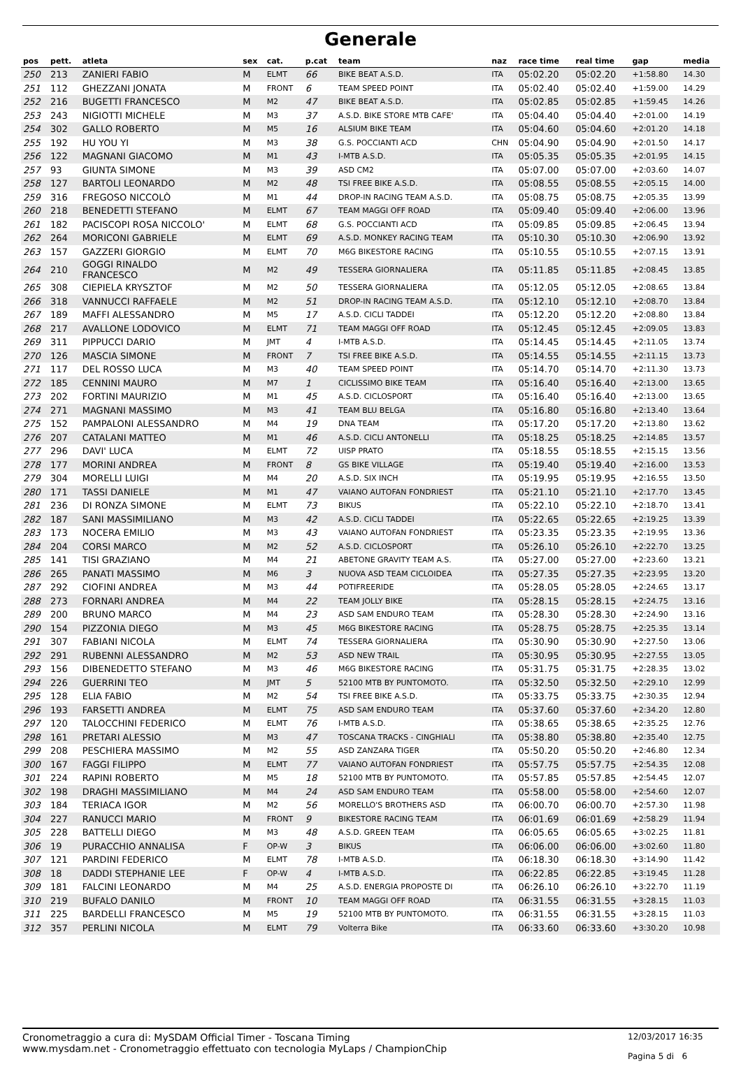Generale
| pos | pett. | atleta | sex | cat. | p.cat | team | naz | race time | real time | gap | media |
| --- | --- | --- | --- | --- | --- | --- | --- | --- | --- | --- | --- |
| 250 | 213 | ZANIERI FABIO | M | ELMT | 66 | BIKE BEAT A.S.D. | ITA | 05:02.20 | 05:02.20 | +1:58.80 | 14.30 |
| 251 | 112 | GHEZZANI JONATA | M | FRONT | 6 | TEAM SPEED POINT | ITA | 05:02.40 | 05:02.40 | +1:59.00 | 14.29 |
| 252 | 216 | BUGETTI FRANCESCO | M | M2 | 47 | BIKE BEAT A.S.D. | ITA | 05:02.85 | 05:02.85 | +1:59.45 | 14.26 |
| 253 | 243 | NIGIOTTI MICHELE | M | M3 | 37 | A.S.D. BIKE STORE MTB CAFE' | ITA | 05:04.40 | 05:04.40 | +2:01.00 | 14.19 |
| 254 | 302 | GALLO ROBERTO | M | M5 | 16 | ALSIUM BIKE TEAM | ITA | 05:04.60 | 05:04.60 | +2:01.20 | 14.18 |
| 255 | 192 | HU YOU YI | M | M3 | 38 | G.S. POCCIANTI ACD | CHN | 05:04.90 | 05:04.90 | +2:01.50 | 14.17 |
| 256 | 122 | MAGNANI GIACOMO | M | M1 | 43 | I-MTB A.S.D. | ITA | 05:05.35 | 05:05.35 | +2:01.95 | 14.15 |
| 257 | 93 | GIUNTA SIMONE | M | M3 | 39 | ASD CM2 | ITA | 05:07.00 | 05:07.00 | +2:03.60 | 14.07 |
| 258 | 127 | BARTOLI LEONARDO | M | M2 | 48 | TSI FREE BIKE A.S.D. | ITA | 05:08.55 | 05:08.55 | +2:05.15 | 14.00 |
| 259 | 316 | FREGOSO NICCOLÒ | M | M1 | 44 | DROP-IN RACING TEAM A.S.D. | ITA | 05:08.75 | 05:08.75 | +2:05.35 | 13.99 |
| 260 | 218 | BENEDETTI STEFANO | M | ELMT | 67 | TEAM MAGGI OFF ROAD | ITA | 05:09.40 | 05:09.40 | +2:06.00 | 13.96 |
| 261 | 182 | PACISCOPI ROSA NICCOLO' | M | ELMT | 68 | G.S. POCCIANTI ACD | ITA | 05:09.85 | 05:09.85 | +2:06.45 | 13.94 |
| 262 | 264 | MORICONI GABRIELE | M | ELMT | 69 | A.S.D. MONKEY RACING TEAM | ITA | 05:10.30 | 05:10.30 | +2:06.90 | 13.92 |
| 263 | 157 | GAZZERI GIORGIO | M | ELMT | 70 | M6G BIKESTORE RACING | ITA | 05:10.55 | 05:10.55 | +2:07.15 | 13.91 |
| 264 | 210 | GOGGI RINALDO FRANCESCO | M | M2 | 49 | TESSERA GIORNALIERA | ITA | 05:11.85 | 05:11.85 | +2:08.45 | 13.85 |
| 265 | 308 | CIEPIELA KRYSZTOF | M | M2 | 50 | TESSERA GIORNALIERA | ITA | 05:12.05 | 05:12.05 | +2:08.65 | 13.84 |
| 266 | 318 | VANNUCCI RAFFAELE | M | M2 | 51 | DROP-IN RACING TEAM A.S.D. | ITA | 05:12.10 | 05:12.10 | +2:08.70 | 13.84 |
| 267 | 189 | MAFFI ALESSANDRO | M | M5 | 17 | A.S.D. CICLI TADDEI | ITA | 05:12.20 | 05:12.20 | +2:08.80 | 13.84 |
| 268 | 217 | AVALLONE LODOVICO | M | ELMT | 71 | TEAM MAGGI OFF ROAD | ITA | 05:12.45 | 05:12.45 | +2:09.05 | 13.83 |
| 269 | 311 | PIPPUCCI DARIO | M | JMT | 4 | I-MTB A.S.D. | ITA | 05:14.45 | 05:14.45 | +2:11.05 | 13.74 |
| 270 | 126 | MASCIA SIMONE | M | FRONT | 7 | TSI FREE BIKE A.S.D. | ITA | 05:14.55 | 05:14.55 | +2:11.15 | 13.73 |
| 271 | 117 | DEL ROSSO LUCA | M | M3 | 40 | TEAM SPEED POINT | ITA | 05:14.70 | 05:14.70 | +2:11.30 | 13.73 |
| 272 | 185 | CENNINI MAURO | M | M7 | 1 | CICLISSIMO BIKE TEAM | ITA | 05:16.40 | 05:16.40 | +2:13.00 | 13.65 |
| 273 | 202 | FORTINI MAURIZIO | M | M1 | 45 | A.S.D. CICLOSPORT | ITA | 05:16.40 | 05:16.40 | +2:13.00 | 13.65 |
| 274 | 271 | MAGNANI MASSIMO | M | M3 | 41 | TEAM BLU BELGA | ITA | 05:16.80 | 05:16.80 | +2:13.40 | 13.64 |
| 275 | 152 | PAMPALONI ALESSANDRO | M | M4 | 19 | DNA TEAM | ITA | 05:17.20 | 05:17.20 | +2:13.80 | 13.62 |
| 276 | 207 | CATALANI MATTEO | M | M1 | 46 | A.S.D. CICLI ANTONELLI | ITA | 05:18.25 | 05:18.25 | +2:14.85 | 13.57 |
| 277 | 296 | DAVI' LUCA | M | ELMT | 72 | UISP PRATO | ITA | 05:18.55 | 05:18.55 | +2:15.15 | 13.56 |
| 278 | 177 | MORINI ANDREA | M | FRONT | 8 | GS BIKE VILLAGE | ITA | 05:19.40 | 05:19.40 | +2:16.00 | 13.53 |
| 279 | 304 | MORELLI LUIGI | M | M4 | 20 | A.S.D. SIX INCH | ITA | 05:19.95 | 05:19.95 | +2:16.55 | 13.50 |
| 280 | 171 | TASSI DANIELE | M | M1 | 47 | VAIANO AUTOFAN FONDRIEST | ITA | 05:21.10 | 05:21.10 | +2:17.70 | 13.45 |
| 281 | 236 | DI RONZA SIMONE | M | ELMT | 73 | BIKUS | ITA | 05:22.10 | 05:22.10 | +2:18.70 | 13.41 |
| 282 | 187 | SANI MASSIMILIANO | M | M3 | 42 | A.S.D. CICLI TADDEI | ITA | 05:22.65 | 05:22.65 | +2:19.25 | 13.39 |
| 283 | 173 | NOCERA EMILIO | M | M3 | 43 | VAIANO AUTOFAN FONDRIEST | ITA | 05:23.35 | 05:23.35 | +2:19.95 | 13.36 |
| 284 | 204 | CORSI MARCO | M | M2 | 52 | A.S.D. CICLOSPORT | ITA | 05:26.10 | 05:26.10 | +2:22.70 | 13.25 |
| 285 | 141 | TISI GRAZIANO | M | M4 | 21 | ABETONE GRAVITY TEAM A.S. | ITA | 05:27.00 | 05:27.00 | +2:23.60 | 13.21 |
| 286 | 265 | PANATI MASSIMO | M | M6 | 3 | NUOVA ASD TEAM CICLOIDEA | ITA | 05:27.35 | 05:27.35 | +2:23.95 | 13.20 |
| 287 | 292 | CIOFINI ANDREA | M | M3 | 44 | POTIFREERIDE | ITA | 05:28.05 | 05:28.05 | +2:24.65 | 13.17 |
| 288 | 273 | FORNARI ANDREA | M | M4 | 22 | TEAM JOLLY BIKE | ITA | 05:28.15 | 05:28.15 | +2:24.75 | 13.16 |
| 289 | 200 | BRUNO MARCO | M | M4 | 23 | ASD SAM ENDURO TEAM | ITA | 05:28.30 | 05:28.30 | +2:24.90 | 13.16 |
| 290 | 154 | PIZZONIA DIEGO | M | M3 | 45 | M6G BIKESTORE RACING | ITA | 05:28.75 | 05:28.75 | +2:25.35 | 13.14 |
| 291 | 307 | FABIANI NICOLA | M | ELMT | 74 | TESSERA GIORNALIERA | ITA | 05:30.90 | 05:30.90 | +2:27.50 | 13.06 |
| 292 | 291 | RUBENNI ALESSANDRO | M | M2 | 53 | ASD NEW TRAIL | ITA | 05:30.95 | 05:30.95 | +2:27.55 | 13.05 |
| 293 | 156 | DIBENEDETTO STEFANO | M | M3 | 46 | M6G BIKESTORE RACING | ITA | 05:31.75 | 05:31.75 | +2:28.35 | 13.02 |
| 294 | 226 | GUERRINI TEO | M | JMT | 5 | 52100 MTB BY PUNTOMOTO. | ITA | 05:32.50 | 05:32.50 | +2:29.10 | 12.99 |
| 295 | 128 | ELIA FABIO | M | M2 | 54 | TSI FREE BIKE A.S.D. | ITA | 05:33.75 | 05:33.75 | +2:30.35 | 12.94 |
| 296 | 193 | FARSETTI ANDREA | M | ELMT | 75 | ASD SAM ENDURO TEAM | ITA | 05:37.60 | 05:37.60 | +2:34.20 | 12.80 |
| 297 | 120 | TALOCCHINI FEDERICO | M | ELMT | 76 | I-MTB A.S.D. | ITA | 05:38.65 | 05:38.65 | +2:35.25 | 12.76 |
| 298 | 161 | PRETARI ALESSIO | M | M3 | 47 | TOSCANA TRACKS - CINGHIALI | ITA | 05:38.80 | 05:38.80 | +2:35.40 | 12.75 |
| 299 | 208 | PESCHIERA MASSIMO | M | M2 | 55 | ASD ZANZARA TIGER | ITA | 05:50.20 | 05:50.20 | +2:46.80 | 12.34 |
| 300 | 167 | FAGGI FILIPPO | M | ELMT | 77 | VAIANO AUTOFAN FONDRIEST | ITA | 05:57.75 | 05:57.75 | +2:54.35 | 12.08 |
| 301 | 224 | RAPINI ROBERTO | M | M5 | 18 | 52100 MTB BY PUNTOMOTO. | ITA | 05:57.85 | 05:57.85 | +2:54.45 | 12.07 |
| 302 | 198 | DRAGHI MASSIMILIANO | M | M4 | 24 | ASD SAM ENDURO TEAM | ITA | 05:58.00 | 05:58.00 | +2:54.60 | 12.07 |
| 303 | 184 | TERIACA IGOR | M | M2 | 56 | MORELLO'S BROTHERS ASD | ITA | 06:00.70 | 06:00.70 | +2:57.30 | 11.98 |
| 304 | 227 | RANUCCI MARIO | M | FRONT | 9 | BIKESTORE RACING TEAM | ITA | 06:01.69 | 06:01.69 | +2:58.29 | 11.94 |
| 305 | 228 | BATTELLI DIEGO | M | M3 | 48 | A.S.D. GREEN TEAM | ITA | 06:05.65 | 06:05.65 | +3:02.25 | 11.81 |
| 306 | 19 | PURACCHIO ANNALISA | F | OP-W | 3 | BIKUS | ITA | 06:06.00 | 06:06.00 | +3:02.60 | 11.80 |
| 307 | 121 | PARDINI FEDERICO | M | ELMT | 78 | I-MTB A.S.D. | ITA | 06:18.30 | 06:18.30 | +3:14.90 | 11.42 |
| 308 | 18 | DADDI STEPHANIE LEE | F | OP-W | 4 | I-MTB A.S.D. | ITA | 06:22.85 | 06:22.85 | +3:19.45 | 11.28 |
| 309 | 181 | FALCINI LEONARDO | M | M4 | 25 | A.S.D. ENERGIA PROPOSTE DI | ITA | 06:26.10 | 06:26.10 | +3:22.70 | 11.19 |
| 310 | 219 | BUFALO DANILO | M | FRONT | 10 | TEAM MAGGI OFF ROAD | ITA | 06:31.55 | 06:31.55 | +3:28.15 | 11.03 |
| 311 | 225 | BARDELLI FRANCESCO | M | M5 | 19 | 52100 MTB BY PUNTOMOTO. | ITA | 06:31.55 | 06:31.55 | +3:28.15 | 11.03 |
| 312 | 357 | PERLINI NICOLA | M | ELMT | 79 | Volterra Bike | ITA | 06:33.60 | 06:33.60 | +3:30.20 | 10.98 |
Cronometraggio a cura di: MySDAM Official Timer - Toscana Timing
www.mysdam.net - Cronometraggio effettuato con tecnologia MyLaps / ChampionChip
12/03/2017 16:35
Pagina 5 di 6